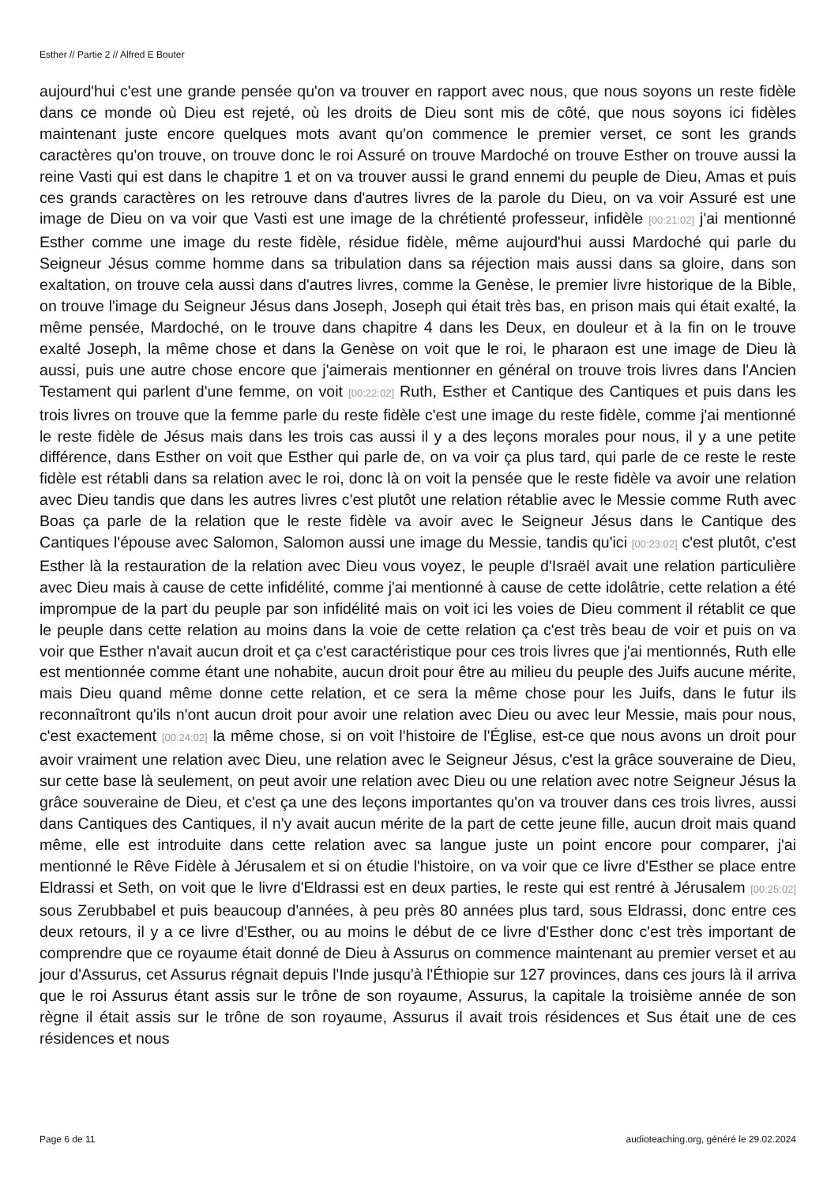Esther // Partie 2 // Alfred E Bouter
aujourd'hui c'est une grande pensée qu'on va trouver en rapport avec nous, que nous soyons un reste fidèle dans ce monde où Dieu est rejeté, où les droits de Dieu sont mis de côté, que nous soyons ici fidèles maintenant juste encore quelques mots avant qu'on commence le premier verset, ce sont les grands caractères qu'on trouve, on trouve donc le roi Assuré on trouve Mardoché on trouve Esther on trouve aussi la reine Vasti qui est dans le chapitre 1 et on va trouver aussi le grand ennemi du peuple de Dieu, Amas et puis ces grands caractères on les retrouve dans d'autres livres de la parole du Dieu, on va voir Assuré est une image de Dieu on va voir que Vasti est une image de la chrétienté professeur, infidèle [00:21:02] j'ai mentionné Esther comme une image du reste fidèle, résidue fidèle, même aujourd'hui aussi Mardoché qui parle du Seigneur Jésus comme homme dans sa tribulation dans sa réjection mais aussi dans sa gloire, dans son exaltation, on trouve cela aussi dans d'autres livres, comme la Genèse, le premier livre historique de la Bible, on trouve l'image du Seigneur Jésus dans Joseph, Joseph qui était très bas, en prison mais qui était exalté, la même pensée, Mardoché, on le trouve dans chapitre 4 dans les Deux, en douleur et à la fin on le trouve exalté Joseph, la même chose et dans la Genèse on voit que le roi, le pharaon est une image de Dieu là aussi, puis une autre chose encore que j'aimerais mentionner en général on trouve trois livres dans l'Ancien Testament qui parlent d'une femme, on voit [00:22:02] Ruth, Esther et Cantique des Cantiques et puis dans les trois livres on trouve que la femme parle du reste fidèle c'est une image du reste fidèle, comme j'ai mentionné le reste fidèle de Jésus mais dans les trois cas aussi il y a des leçons morales pour nous, il y a une petite différence, dans Esther on voit que Esther qui parle de, on va voir ça plus tard, qui parle de ce reste le reste fidèle est rétabli dans sa relation avec le roi, donc là on voit la pensée que le reste fidèle va avoir une relation avec Dieu tandis que dans les autres livres c'est plutôt une relation rétablie avec le Messie comme Ruth avec Boas ça parle de la relation que le reste fidèle va avoir avec le Seigneur Jésus dans le Cantique des Cantiques l'épouse avec Salomon, Salomon aussi une image du Messie, tandis qu'ici [00:23:02] c'est plutôt, c'est Esther là la restauration de la relation avec Dieu vous voyez, le peuple d'Israël avait une relation particulière avec Dieu mais à cause de cette infidélité, comme j'ai mentionné à cause de cette idolâtrie, cette relation a été imprompue de la part du peuple par son infidélité mais on voit ici les voies de Dieu comment il rétablit ce que le peuple dans cette relation au moins dans la voie de cette relation ça c'est très beau de voir et puis on va voir que Esther n'avait aucun droit et ça c'est caractéristique pour ces trois livres que j'ai mentionnés, Ruth elle est mentionnée comme étant une nohabite, aucun droit pour être au milieu du peuple des Juifs aucune mérite, mais Dieu quand même donne cette relation, et ce sera la même chose pour les Juifs, dans le futur ils reconnaîtront qu'ils n'ont aucun droit pour avoir une relation avec Dieu ou avec leur Messie, mais pour nous, c'est exactement [00:24:02] la même chose, si on voit l'histoire de l'Église, est-ce que nous avons un droit pour avoir vraiment une relation avec Dieu, une relation avec le Seigneur Jésus, c'est la grâce souveraine de Dieu, sur cette base là seulement, on peut avoir une relation avec Dieu ou une relation avec notre Seigneur Jésus la grâce souveraine de Dieu, et c'est ça une des leçons importantes qu'on va trouver dans ces trois livres, aussi dans Cantiques des Cantiques, il n'y avait aucun mérite de la part de cette jeune fille, aucun droit mais quand même, elle est introduite dans cette relation avec sa langue juste un point encore pour comparer, j'ai mentionné le Rêve Fidèle à Jérusalem et si on étudie l'histoire, on va voir que ce livre d'Esther se place entre Eldrassi et Seth, on voit que le livre d'Eldrassi est en deux parties, le reste qui est rentré à Jérusalem [00:25:02] sous Zerubbabel et puis beaucoup d'années, à peu près 80 années plus tard, sous Eldrassi, donc entre ces deux retours, il y a ce livre d'Esther, ou au moins le début de ce livre d'Esther donc c'est très important de comprendre que ce royaume était donné de Dieu à Assurus on commence maintenant au premier verset et au jour d'Assurus, cet Assurus régnait depuis l'Inde jusqu'à l'Éthiopie sur 127 provinces, dans ces jours là il arriva que le roi Assurus étant assis sur le trône de son royaume, Assurus, la capitale la troisième année de son règne il était assis sur le trône de son royaume, Assurus il avait trois résidences et Sus était une de ces résidences et nous
Page 6 de 11 audioteaching.org, généré le 29.02.2024